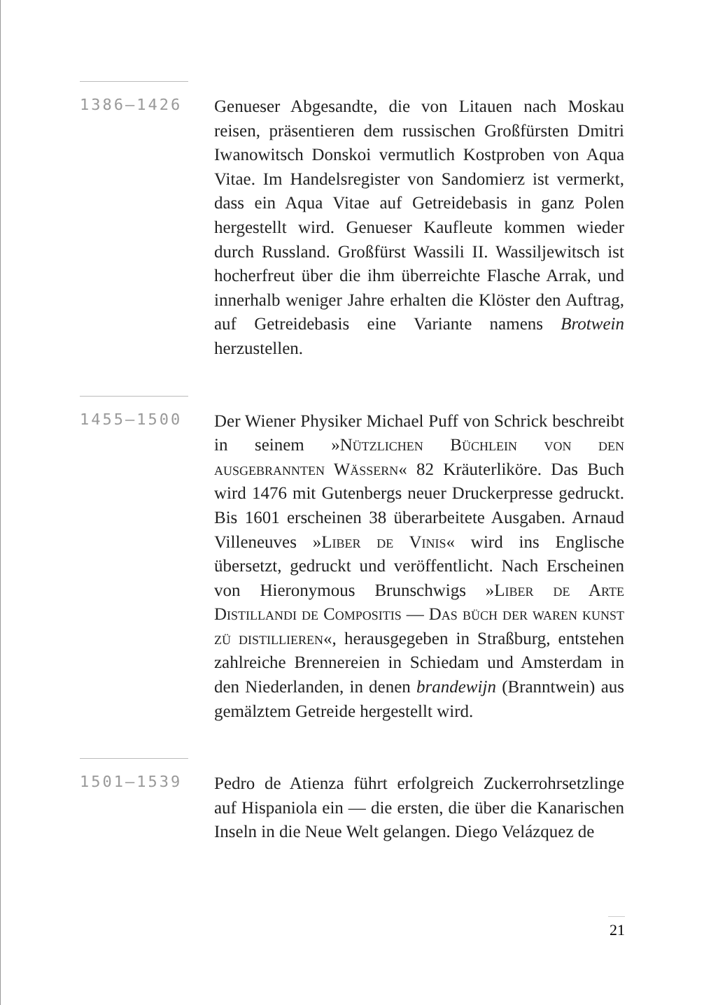1386–1426
Genueser Abgesandte, die von Litauen nach Moskau reisen, präsentieren dem russischen Großfürsten Dmitri Iwanowitsch Donskoi vermutlich Kostproben von Aqua Vitae. Im Handelsregister von Sandomierz ist vermerkt, dass ein Aqua Vitae auf Getreidebasis in ganz Polen hergestellt wird. Genueser Kaufleute kommen wieder durch Russland. Großfürst Wassili II. Wassiljewitsch ist hocherfreut über die ihm überreichte Flasche Arrak, und innerhalb weniger Jahre erhalten die Klöster den Auftrag, auf Getreidebasis eine Variante namens Brotwein herzustellen.
1455–1500
Der Wiener Physiker Michael Puff von Schrick beschreibt in seinem »Nützlichen Büchlein von den ausgebrannten Wässern« 82 Kräuterliköre. Das Buch wird 1476 mit Gutenbergs neuer Druckerpresse gedruckt. Bis 1601 erscheinen 38 überarbeitete Ausgaben. Arnaud Villeneuves »Liber de Vinis« wird ins Englische übersetzt, gedruckt und veröffentlicht. Nach Erscheinen von Hieronymous Brunschwigs »Liber de Arte Distillandi de Compositis — Das büch der waren kunst zü distillieren«, herausgegeben in Straßburg, entstehen zahlreiche Brennereien in Schiedam und Amsterdam in den Niederlanden, in denen brandewijn (Branntwein) aus gemälztem Getreide hergestellt wird.
1501–1539
Pedro de Atienza führt erfolgreich Zuckerrohrsetzlinge auf Hispaniola ein — die ersten, die über die Kanarischen Inseln in die Neue Welt gelangen. Diego Velázquez de
21